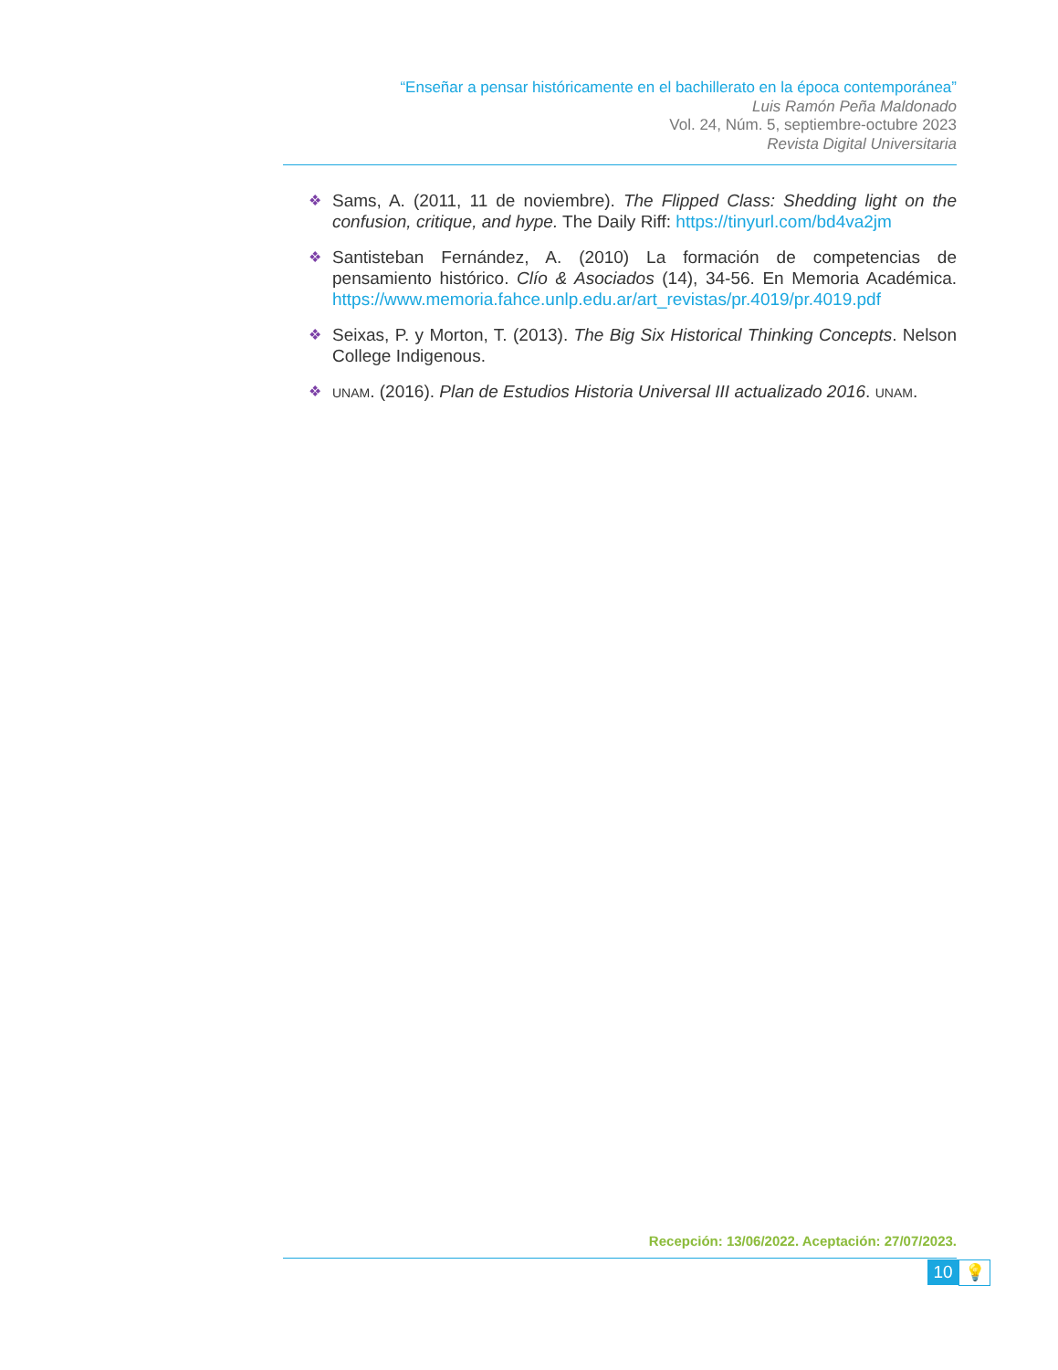“Enseñar a pensar históricamente en el bachillerato en la época contemporánea”
Luis Ramón Peña Maldonado
Vol. 24, Núm. 5, septiembre-octubre 2023
Revista Digital Universitaria
❖
Sams, A. (2011, 11 de noviembre). The Flipped Class: Shedding light on the confusion, critique, and hype. The Daily Riff: https://tinyurl.com/bd4va2jm
❖
Santisteban Fernández, A. (2010) La formación de competencias de pensamiento histórico. Clío & Asociados (14), 34-56. En Memoria Académica. https://www.memoria.fahce.unlp.edu.ar/art_revistas/pr.4019/pr.4019.pdf
❖
Seixas, P. y Morton, T. (2013). The Big Six Historical Thinking Concepts. Nelson College Indigenous.
❖ UNAM. (2016). Plan de Estudios Historia Universal III actualizado 2016. UNAM.
Recepción: 13/06/2022. Aceptación: 27/07/2023.
10 💡